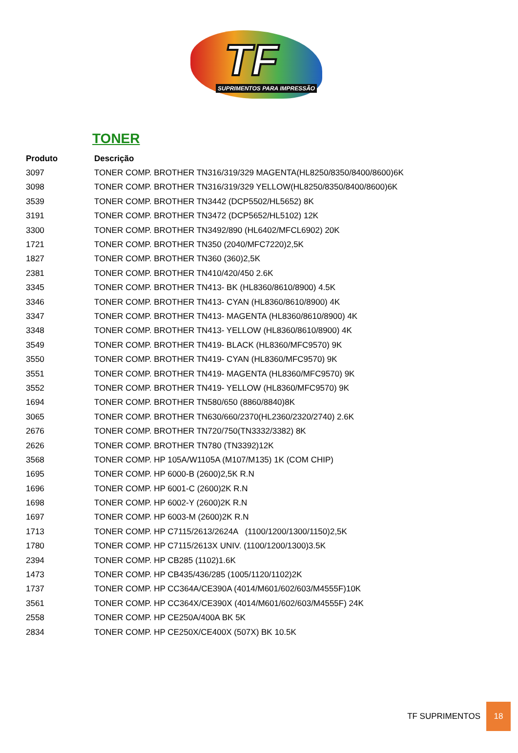TF
SUPRIMENTOS PARA IMPRESSÃO
TONER
| Produto | Descrição |
| --- | --- |
| 3097 | TONER COMP. BROTHER TN316/319/329 MAGENTA(HL8250/8350/8400/8600)6K |
| 3098 | TONER COMP. BROTHER TN316/319/329 YELLOW(HL8250/8350/8400/8600)6K |
| 3539 | TONER COMP. BROTHER TN3442 (DCP5502/HL5652) 8K |
| 3191 | TONER COMP. BROTHER TN3472 (DCP5652/HL5102) 12K |
| 3300 | TONER COMP. BROTHER TN3492/890 (HL6402/MFCL6902) 20K |
| 1721 | TONER COMP. BROTHER TN350 (2040/MFC7220)2,5K |
| 1827 | TONER COMP. BROTHER TN360 (360)2,5K |
| 2381 | TONER COMP. BROTHER TN410/420/450 2.6K |
| 3345 | TONER COMP. BROTHER TN413- BK (HL8360/8610/8900) 4.5K |
| 3346 | TONER COMP. BROTHER TN413- CYAN (HL8360/8610/8900) 4K |
| 3347 | TONER COMP. BROTHER TN413- MAGENTA (HL8360/8610/8900) 4K |
| 3348 | TONER COMP. BROTHER TN413- YELLOW (HL8360/8610/8900) 4K |
| 3549 | TONER COMP. BROTHER TN419- BLACK (HL8360/MFC9570) 9K |
| 3550 | TONER COMP. BROTHER TN419- CYAN (HL8360/MFC9570) 9K |
| 3551 | TONER COMP. BROTHER TN419- MAGENTA (HL8360/MFC9570) 9K |
| 3552 | TONER COMP. BROTHER TN419- YELLOW (HL8360/MFC9570) 9K |
| 1694 | TONER COMP. BROTHER TN580/650 (8860/8840)8K |
| 3065 | TONER COMP. BROTHER TN630/660/2370(HL2360/2320/2740) 2.6K |
| 2676 | TONER COMP. BROTHER TN720/750(TN3332/3382) 8K |
| 2626 | TONER COMP. BROTHER TN780 (TN3392)12K |
| 3568 | TONER COMP. HP 105A/W1105A (M107/M135) 1K (COM CHIP) |
| 1695 | TONER COMP. HP 6000-B (2600)2,5K R.N |
| 1696 | TONER COMP. HP 6001-C (2600)2K R.N |
| 1698 | TONER COMP. HP 6002-Y (2600)2K R.N |
| 1697 | TONER COMP. HP 6003-M (2600)2K R.N |
| 1713 | TONER COMP. HP C7115/2613/2624A (1100/1200/1300/1150)2,5K |
| 1780 | TONER COMP. HP C7115/2613X UNIV. (1100/1200/1300)3.5K |
| 2394 | TONER COMP. HP CB285 (1102)1.6K |
| 1473 | TONER COMP. HP CB435/436/285 (1005/1120/1102)2K |
| 1737 | TONER COMP. HP CC364A/CE390A (4014/M601/602/603/M4555F)10K |
| 3561 | TONER COMP. HP CC364X/CE390X (4014/M601/602/603/M4555F) 24K |
| 2558 | TONER COMP. HP CE250A/400A BK 5K |
| 2834 | TONER COMP. HP CE250X/CE400X (507X) BK 10.5K |
TF SUPRIMENTOS 18